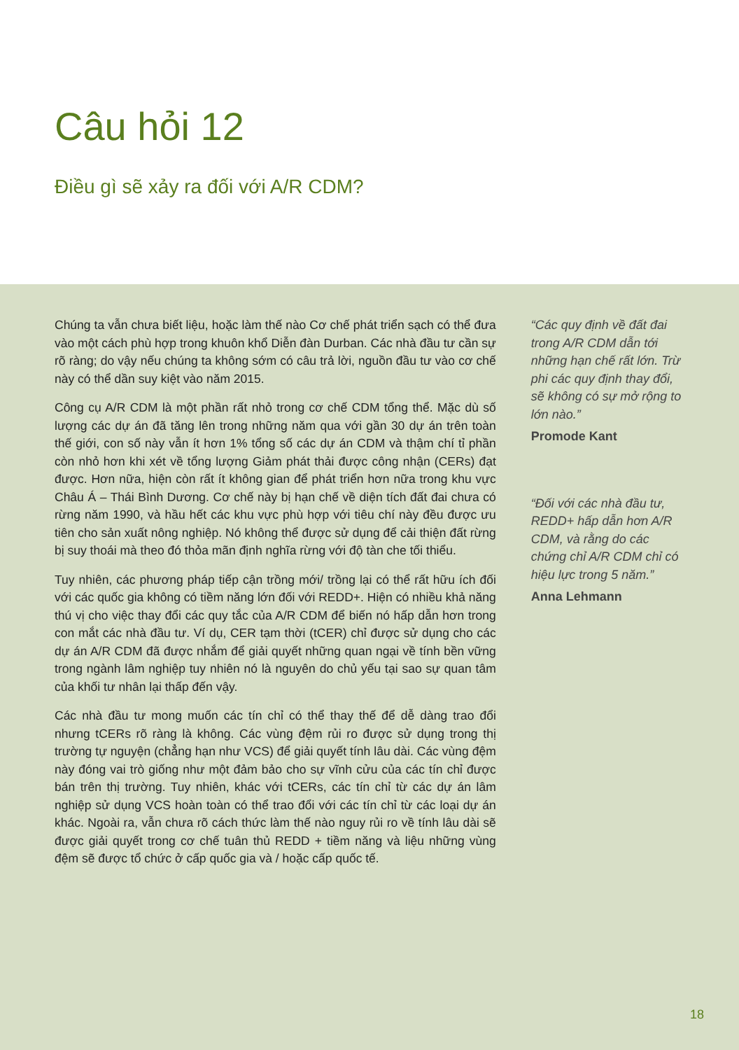Câu hỏi 12
Điều gì sẽ xảy ra đối với A/R CDM?
Chúng ta vẫn chưa biết liệu, hoặc làm thế nào Cơ chế phát triển sạch có thể đưa vào một cách phù hợp trong khuôn khổ Diễn đàn Durban. Các nhà đầu tư cần sự rõ ràng; do vậy nếu chúng ta không sớm có câu trả lời, nguồn đầu tư vào cơ chế này có thể dần suy kiệt vào năm 2015.
Công cụ A/R CDM là một phần rất nhỏ trong cơ chế CDM tổng thể. Mặc dù số lượng các dự án đã tăng lên trong những năm qua với gần 30 dự án trên toàn thế giới, con số này vẫn ít hơn 1% tổng số các dự án CDM và thậm chí tỉ phần còn nhỏ hơn khi xét về tổng lượng Giảm phát thải được công nhận (CERs) đạt được. Hơn nữa, hiện còn rất ít không gian để phát triển hơn nữa trong khu vực Châu Á – Thái Bình Dương. Cơ chế này bị hạn chế về diện tích đất đai chưa có rừng năm 1990, và hầu hết các khu vực phù hợp với tiêu chí này đều được ưu tiên cho sản xuất nông nghiệp. Nó không thể được sử dụng để cải thiện đất rừng bị suy thoái mà theo đó thỏa mãn định nghĩa rừng với độ tàn che tối thiểu.
Tuy nhiên, các phương pháp tiếp cận trồng mới/ trồng lại có thể rất hữu ích đối với các quốc gia không có tiềm năng lớn đối với REDD+. Hiện có nhiều khả năng thú vị cho việc thay đổi các quy tắc của A/R CDM để biến nó hấp dẫn hơn trong con mắt các nhà đầu tư. Ví dụ, CER tạm thời (tCER) chỉ được sử dụng cho các dự án A/R CDM đã được nhắm để giải quyết những quan ngại về tính bền vững trong ngành lâm nghiệp tuy nhiên nó là nguyên do chủ yếu tại sao sự quan tâm của khối tư nhân lại thấp đến vậy.
Các nhà đầu tư mong muốn các tín chỉ có thể thay thế để dễ dàng trao đổi nhưng tCERs rõ ràng là không. Các vùng đệm rủi ro được sử dụng trong thị trường tự nguyện (chẳng hạn như VCS) để giải quyết tính lâu dài. Các vùng đệm này đóng vai trò giống như một đảm bảo cho sự vĩnh cửu của các tín chỉ được bán trên thị trường. Tuy nhiên, khác với tCERs, các tín chỉ từ các dự án lâm nghiệp sử dụng VCS hoàn toàn có thể trao đổi với các tín chỉ từ các loại dự án khác. Ngoài ra, vẫn chưa rõ cách thức làm thế nào nguy rủi ro về tính lâu dài sẽ được giải quyết trong cơ chế tuân thủ REDD + tiềm năng và liệu những vùng đệm sẽ được tổ chức ở cấp quốc gia và / hoặc cấp quốc tế.
“Các quy định về đất đai trong A/R CDM dẫn tới những hạn chế rất lớn. Trừ phi các quy định thay đổi, sẽ không có sự mở rộng to lớn nào.”
Promode Kant
“Đối với các nhà đầu tư, REDD+ hấp dẫn hơn A/R CDM, và rằng do các chứng chỉ A/R CDM chỉ có hiệu lực trong 5 năm.”
Anna Lehmann
18